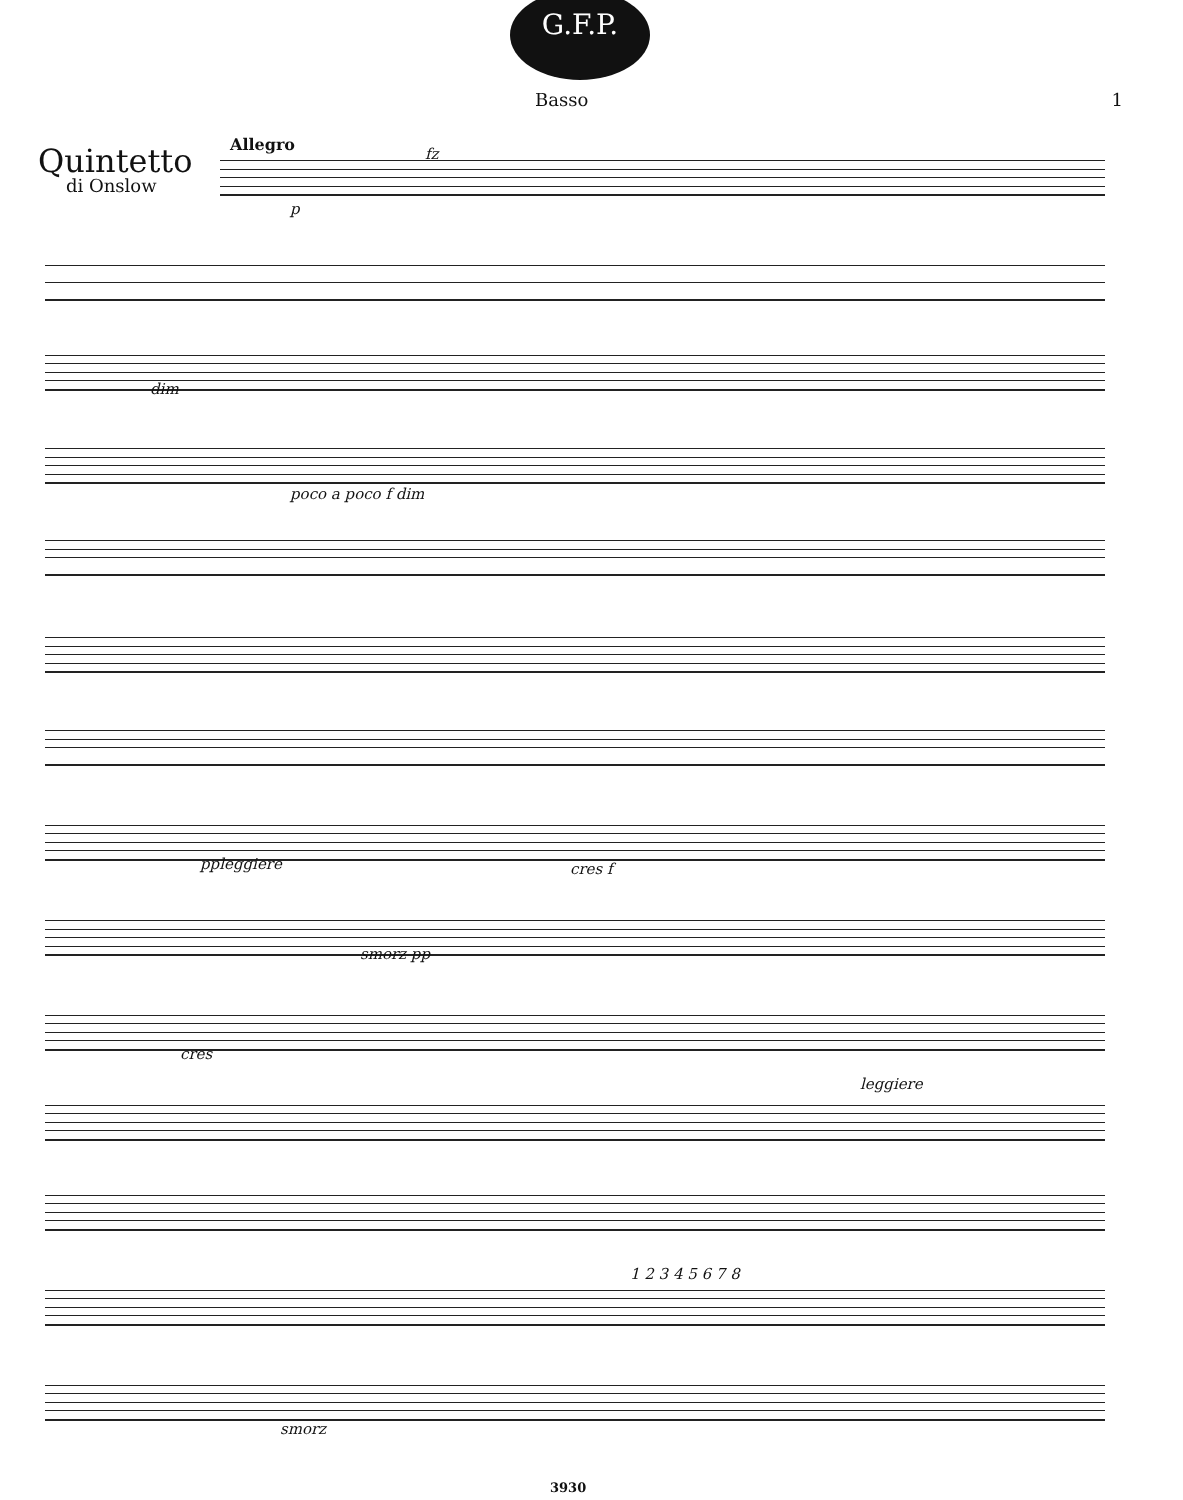G.F.P.
Basso 1
Allegro
Quintetto
di Onslow
p
fz
dim
poco a poco f dim
cres f
ppleggiere
smorz pp
cres
leggiere
1 2 3 4 5 6 7 8
smorz
3930